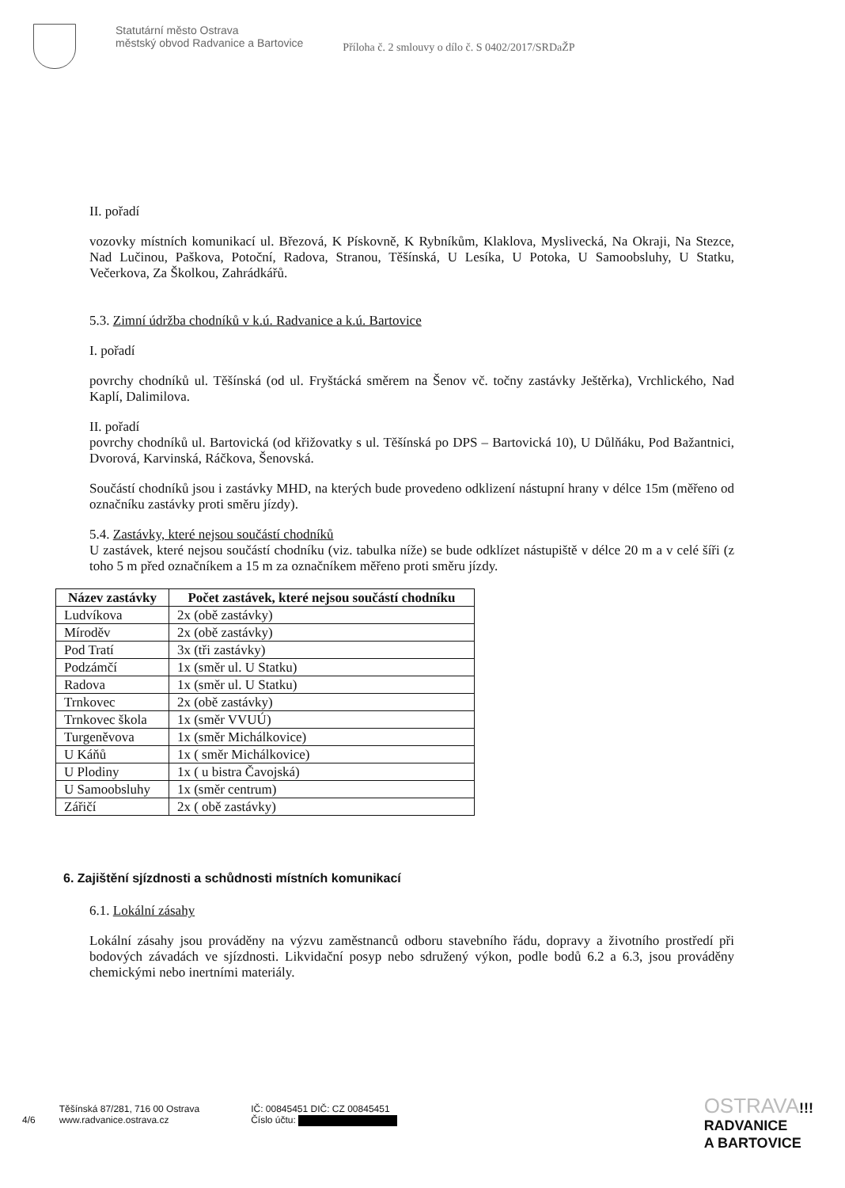Statutární město Ostrava
městský obvod Radvanice a Bartovice
Příloha č. 2 smlouvy o dílo č. S 0402/2017/SRDaŽP
II. pořadí
vozovky místních komunikací ul. Březová, K Pískovně, K Rybníkům, Klaklova, Myslivecká, Na Okraji, Na Stezce, Nad Lučinou, Paškova, Potoční, Radova, Stranou, Těšínská, U Lesíka, U Potoka, U Samoobsluhy, U Statku, Večerkova, Za Školkou, Zahrádkářů.
5.3. Zimní údržba chodníků v k.ú. Radvanice a k.ú. Bartovice
I. pořadí
povrchy chodníků ul. Těšínská (od ul. Fryštácká směrem na Šenov vč. točny zastávky Ještěrka), Vrchlického, Nad Kaplí, Dalimilova.
II. pořadí
povrchy chodníků ul. Bartovická (od křižovatky s ul. Těšínská po DPS – Bartovická 10), U Důlňáku, Pod Bažantnici, Dvorová, Karvinská, Ráčkova, Šenovská.
Součástí chodníků jsou i zastávky MHD, na kterých bude provedeno odklizení nástupní hrany v délce 15m (měřeno od označníku zastávky proti směru jízdy).
5.4. Zastávky, které nejsou součástí chodníků
U zastávek, které nejsou součástí chodníku (viz. tabulka níže) se bude odklízet nástupiště v délce 20 m a v celé šíři (z toho 5 m před označníkem a 15 m za označníkem měřeno proti směru jízdy.
| Název zastávky | Počet zastávek, které nejsou součástí chodníku |
| --- | --- |
| Ludvíkova | 2x (obě zastávky) |
| Míroděv | 2x (obě zastávky) |
| Pod Tratí | 3x (tři zastávky) |
| Podzámčí | 1x (směr ul. U Statku) |
| Radova | 1x (směr ul. U Statku) |
| Trnkovec | 2x (obě zastávky) |
| Trnkovec škola | 1x (směr VVUÚ) |
| Turgeněvova | 1x (směr Michálkovice) |
| U Káňů | 1x ( směr Michálkovice) |
| U Plodiny | 1x ( u bistra Čavojská) |
| U Samoobsluhy | 1x (směr centrum) |
| Zářičí | 2x ( obě zastávky) |
6. Zajištění sjízdnosti a schůdnosti místních komunikací
6.1. Lokální zásahy
Lokální zásahy jsou prováděny na výzvu zaměstnanců odboru stavebního řádu, dopravy a životního prostředí při bodových závadách ve sjízdnosti. Likvidační posyp nebo sdružený výkon, podle bodů 6.2 a 6.3, jsou prováděny chemickými nebo inertními materiály.
4/6
Těšínská 87/281, 716 00 Ostrava
www.radvanice.ostrava.cz
IČ: 00845451 DIČ: CZ 00845451
Číslo účtu:
OSTRAVA!!!
RADVANICE
A BARTOVICE